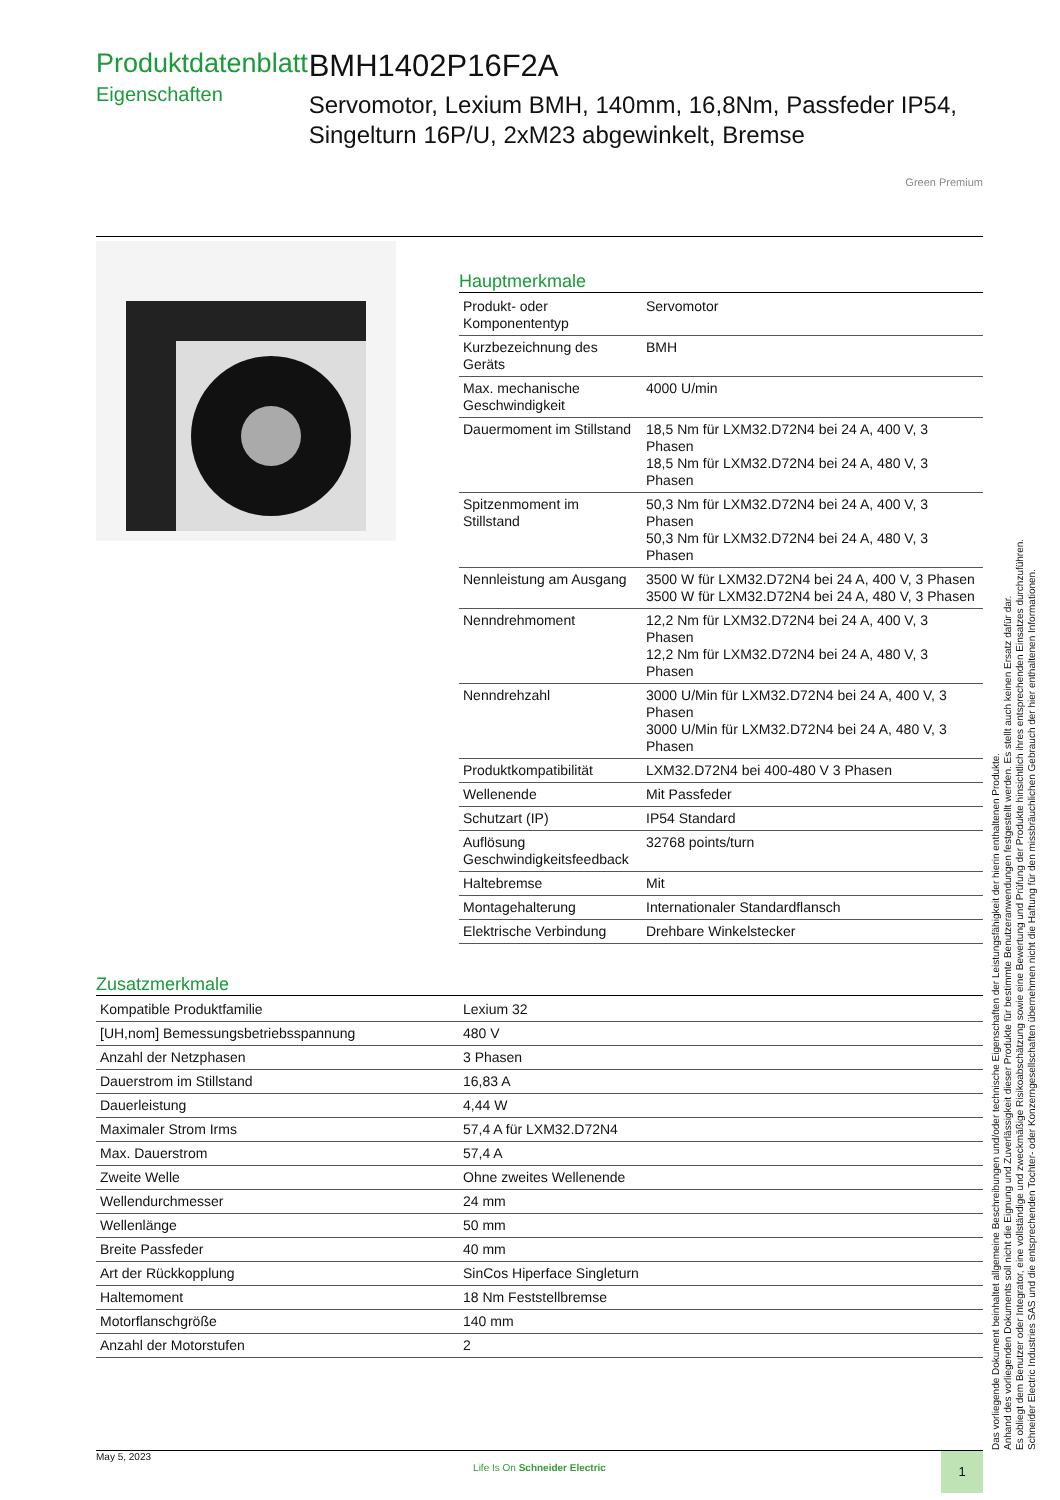Produktdatenblatt
Eigenschaften
BMH1402P16F2A
Servomotor, Lexium BMH, 140mm, 16,8Nm, Passfeder IP54, Singelturn 16P/U, 2xM23 abgewinkelt, Bremse
Green Premium
Hauptmerkmale
| Produkt- oder Komponententyp | Servomotor |
| Kurzbezeichnung des Geräts | BMH |
| Max. mechanische Geschwindigkeit | 4000 U/min |
| Dauermoment im Stillstand | 18,5 Nm für LXM32.D72N4 bei 24 A, 400 V, 3 Phasen 18,5 Nm für LXM32.D72N4 bei 24 A, 480 V, 3 Phasen |
| Spitzenmoment im Stillstand | 50,3 Nm für LXM32.D72N4 bei 24 A, 400 V, 3 Phasen 50,3 Nm für LXM32.D72N4 bei 24 A, 480 V, 3 Phasen |
| Nennleistung am Ausgang | 3500 W für LXM32.D72N4 bei 24 A, 400 V, 3 Phasen 3500 W für LXM32.D72N4 bei 24 A, 480 V, 3 Phasen |
| Nenndrehmoment | 12,2 Nm für LXM32.D72N4 bei 24 A, 400 V, 3 Phasen 12,2 Nm für LXM32.D72N4 bei 24 A, 480 V, 3 Phasen |
| Nenndrehzahl | 3000 U/Min für LXM32.D72N4 bei 24 A, 400 V, 3 Phasen 3000 U/Min für LXM32.D72N4 bei 24 A, 480 V, 3 Phasen |
| Produktkompatibilität | LXM32.D72N4 bei 400-480 V 3 Phasen |
| Wellenende | Mit Passfeder |
| Schutzart (IP) | IP54 Standard |
| Auflösung Geschwindigkeitsfeedback | 32768 points/turn |
| Haltebremse | Mit |
| Montagehalterung | Internationaler Standardflansch |
| Elektrische Verbindung | Drehbare Winkelstecker |
Zusatzmerkmale
| Kompatible Produktfamilie | Lexium 32 |
| [UH,nom] Bemessungsbetriebsspannung | 480 V |
| Anzahl der Netzphasen | 3 Phasen |
| Dauerstrom im Stillstand | 16,83 A |
| Dauerleistung | 4,44 W |
| Maximaler Strom Irms | 57,4 A für LXM32.D72N4 |
| Max. Dauerstrom | 57,4 A |
| Zweite Welle | Ohne zweites Wellenende |
| Wellendurchmesser | 24 mm |
| Wellenlänge | 50 mm |
| Breite Passfeder | 40 mm |
| Art der Rückkopplung | SinCos Hiperface Singleturn |
| Haltemoment | 18 Nm Feststellbremse |
| Motorflanschgröße | 140 mm |
| Anzahl der Motorstufen | 2 |
May 5, 2023
Life Is On Schneider Electric
1
Das vorliegende Dokument beinhaltet allgemeine Beschreibungen und/oder technische Eigenschaften der Leistungsfähigkeit der hierin enthaltenen Produkte.
Anhand des vorliegenden Dokuments soll nicht die Eignung und Zuverlässigkeit dieser Produkte für bestimmte Benutzeranwendungen festgestellt werden. Es stellt auch keinen Ersatz dafür dar.
Es obliegt dem Benutzer oder Integrator, eine vollständige und zweckmäßige Risikoabschätzung sowie eine Bewertung und Prüfung der Produkte hinsichtlich ihres entsprechenden Einsatzes durchzuführen.
Schneider Electric Industries SAS und die entsprechenden Tochter- oder Konzerngesellschaften übernehmen nicht die Haftung für den missbräuchlichen Gebrauch der hier enthaltenen Informationen.